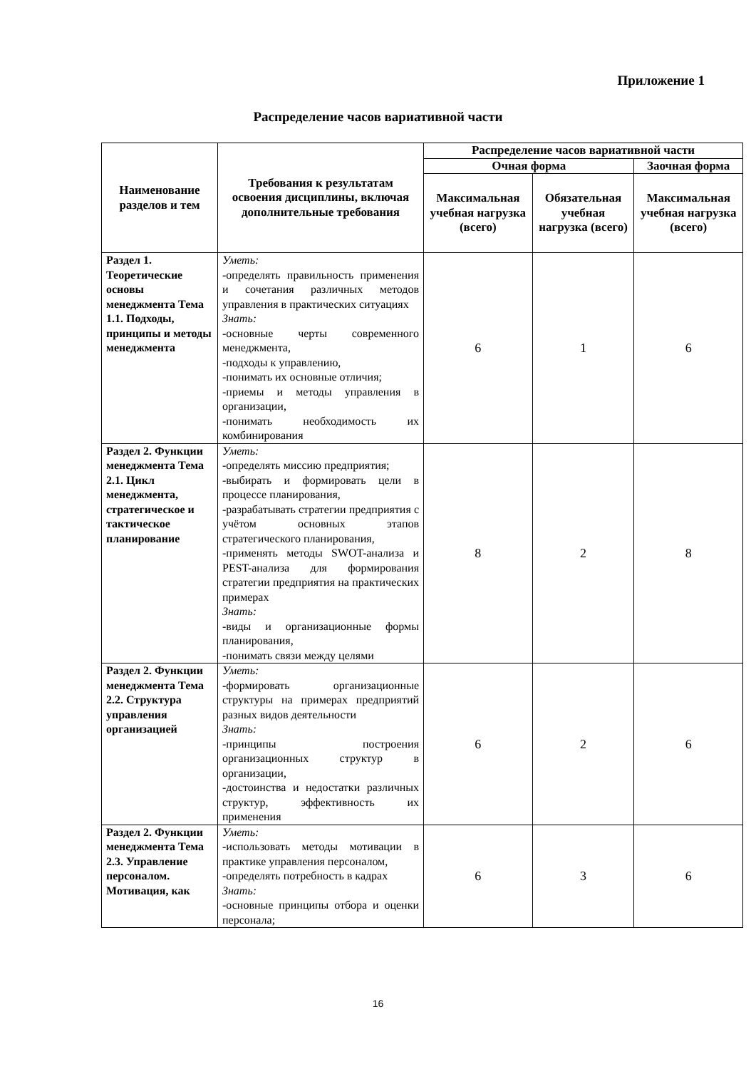Приложение 1
Распределение часов вариативной части
| Наименование разделов и тем | Требования к результатам освоения дисциплины, включая дополнительные требования | Распределение часов вариативной части | | |
| --- | --- | --- | --- | --- |
| | | Очная форма | | Заочная форма |
| | | Максимальная учебная нагрузка (всего) | Обязательная учебная нагрузка (всего) | Максимальная учебная нагрузка (всего) |
| Раздел 1. Теоретические основы менеджмента Тема 1.1. Подходы, принципы и методы менеджмента | Уметь: -определять правильность применения и сочетания различных методов управления в практических ситуациях Знать: -основные черты современного менеджмента, -подходы к управлению, -понимать их основные отличия; -приемы и методы управления в организации, -понимать необходимость их комбинирования | 6 | 1 | 6 |
| Раздел 2. Функции менеджмента Тема 2.1. Цикл менеджмента, стратегическое и тактическое планирование | Уметь: -определять миссию предприятия; -выбирать и формировать цели в процессе планирования, -разрабатывать стратегии предприятия с учётом основных этапов стратегического планирования, -применять методы SWOT-анализа и PEST-анализа для формирования стратегии предприятия на практических примерах Знать: -виды и организационные формы планирования, -понимать связи между целями | 8 | 2 | 8 |
| Раздел 2. Функции менеджмента Тема 2.2. Структура управления организацией | Уметь: -формировать организационные структуры на примерах предприятий разных видов деятельности Знать: -принципы построения организационных структур в организации, -достоинства и недостатки различных структур, эффективность их применения | 6 | 2 | 6 |
| Раздел 2. Функции менеджмента Тема 2.3. Управление персоналом. Мотивация, как | Уметь: -использовать методы мотивации в практике управления персоналом, -определять потребность в кадрах Знать: -основные принципы отбора и оценки персонала; | 6 | 3 | 6 |
16